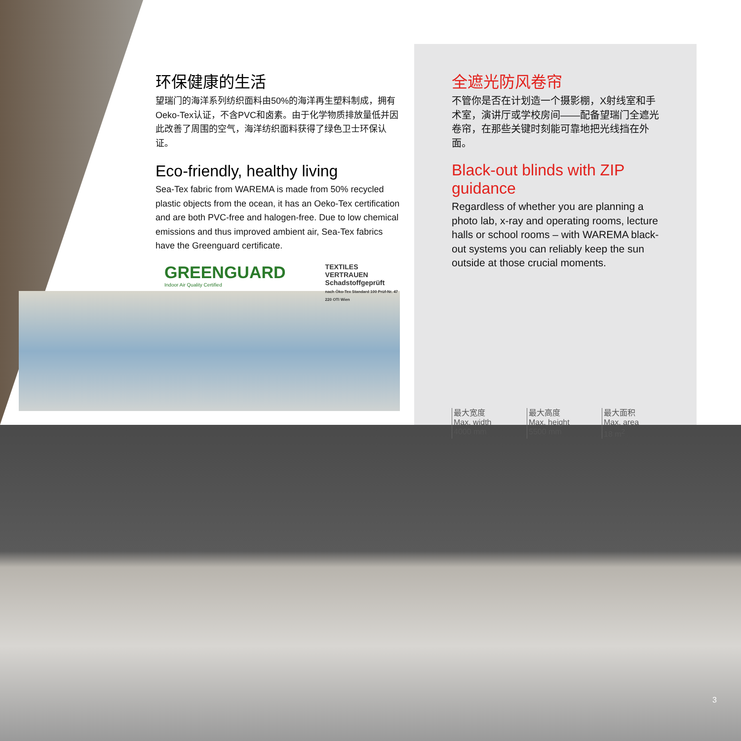环保健康的生活
望瑞门的海洋系列纺织面料由50%的海洋再生塑料制成，拥有Oeko-Tex认证，不含PVC和卤素。由于化学物质排放量低并因此改善了周围的空气，海洋纺织面料获得了绿色卫士环保认证。
Eco-friendly, healthy living
Sea-Tex fabric from WAREMA is made from 50% recycled plastic objects from the ocean, it has an Oeko-Tex certification and are both PVC-free and halogen-free. Due to low chemical emissions and thus improved ambient air, Sea-Tex fabrics have the Greenguard certificate.
GREENGUARD
Indoor Air Quality Certified
TEXTILES VERTRAUEN
Schadstoffgeprüft
nach Öko-Tex Standard 100 Prüf-Nr. 47 220 OTI Wien
全遮光防风卷帘
不管你是否在计划造一个摄影棚，X射线室和手术室，演讲厅或学校房间——配备望瑞门全遮光卷帘，在那些关键时刻能可靠地把光线挡在外面。
Black-out blinds with ZIP guidance
Regardless of whether you are planning a photo lab, x-ray and operating rooms, lecture halls or school rooms – with WAREMA black-out systems you can reliably keep the sun outside at those crucial moments.
最大宽度
Max. width
4000 mm
最大高度
Max. height
5500 mm
最大面积
Max. area
18 m<sup>2</sup>
3